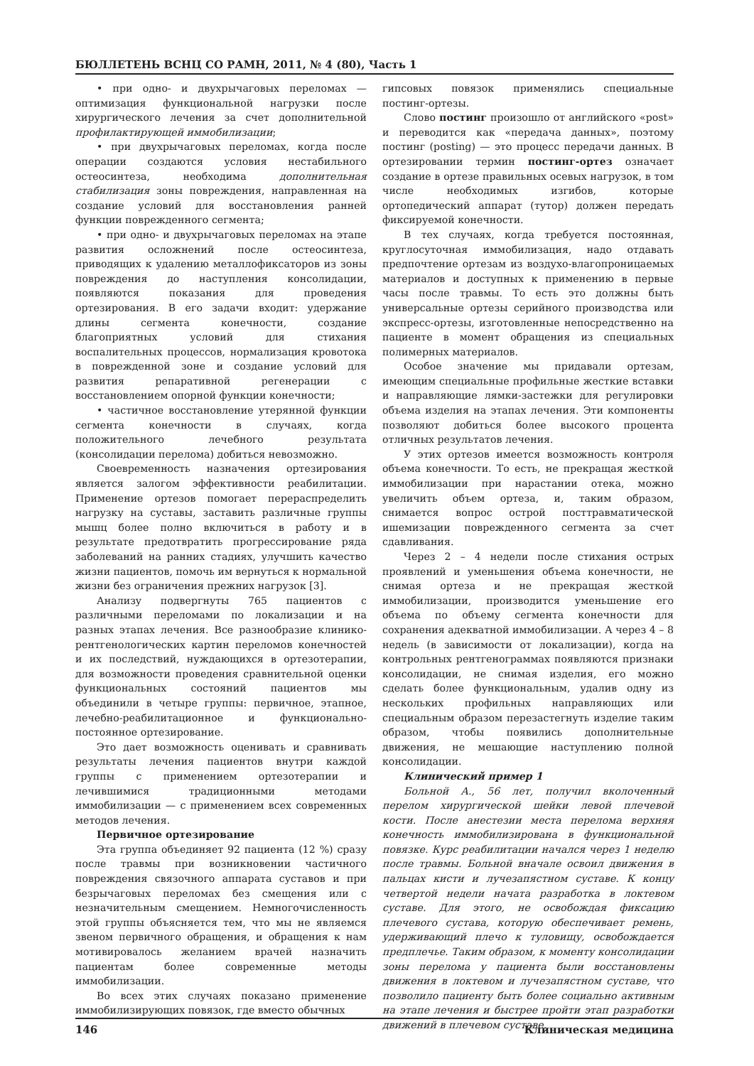БЮЛЛЕТЕНЬ ВСНЦ СО РАМН, 2011, № 4 (80), Часть 1
• при одно- и двухрычаговых переломах — оптимизация функциональной нагрузки после хирургического лечения за счет дополнительной профилактирующей иммобилизации;
• при двухрычаговых переломах, когда после операции создаются условия нестабильного остеосинтеза, необходима дополнительная стабилизация зоны повреждения, направленная на создание условий для восстановления ранней функции поврежденного сегмента;
• при одно- и двухрычаговых переломах на этапе развития осложнений после остеосинтеза, приводящих к удалению металлофиксаторов из зоны повреждения до наступления консолидации, появляются показания для проведения ортезирования. В его задачи входит: удержание длины сегмента конечности, создание благоприятных условий для стихания воспалительных процессов, нормализация кровотока в поврежденной зоне и создание условий для развития репаративной регенерации с восстановлением опорной функции конечности;
• частичное восстановление утерянной функции сегмента конечности в случаях, когда положительного лечебного результата (консолидации перелома) добиться невозможно.
Своевременность назначения ортезирования является залогом эффективности реабилитации. Применение ортезов помогает перераспределить нагрузку на суставы, заставить различные группы мышц более полно включиться в работу и в результате предотвратить прогрессирование ряда заболеваний на ранних стадиях, улучшить качество жизни пациентов, помочь им вернуться к нормальной жизни без ограничения прежних нагрузок [3].
Анализу подвергнуты 765 пациентов с различными переломами по локализации и на разных этапах лечения. Все разнообразие клинико-рентгенологических картин переломов конечностей и их последствий, нуждающихся в ортезотерапии, для возможности проведения сравнительной оценки функциональных состояний пациентов мы объединили в четыре группы: первичное, этапное, лечебно-реабилитационное и функционально-постоянное ортезирование.
Это дает возможность оценивать и сравнивать результаты лечения пациентов внутри каждой группы с применением ортезотерапии и лечившимися традиционными методами иммобилизации — с применением всех современных методов лечения.
Первичное ортезирование
Эта группа объединяет 92 пациента (12 %) сразу после травмы при возникновении частичного повреждения связочного аппарата суставов и при безрычаговых переломах без смещения или с незначительным смещением. Немногочисленность этой группы объясняется тем, что мы не являемся звеном первичного обращения, и обращения к нам мотивировалось желанием врачей назначить пациентам более современные методы иммобилизации.
Во всех этих случаях показано применение иммобилизирующих повязок, где вместо обычных
гипсовых повязок применялись специальные постинг-ортезы.
Слово постинг произошло от английского «post» и переводится как «передача данных», поэтому постинг (posting) — это процесс передачи данных. В ортезировании термин постинг-ортез означает создание в ортезе правильных осевых нагрузок, в том числе необходимых изгибов, которые ортопедический аппарат (тутор) должен передать фиксируемой конечности.
В тех случаях, когда требуется постоянная, круглосуточная иммобилизация, надо отдавать предпочтение ортезам из воздухо-влагопроницаемых материалов и доступных к применению в первые часы после травмы. То есть это должны быть универсальные ортезы серийного производства или экспресс-ортезы, изготовленные непосредственно на пациенте в момент обращения из специальных полимерных материалов.
Особое значение мы придавали ортезам, имеющим специальные профильные жесткие вставки и направляющие лямки-застежки для регулировки объема изделия на этапах лечения. Эти компоненты позволяют добиться более высокого процента отличных результатов лечения.
У этих ортезов имеется возможность контроля объема конечности. То есть, не прекращая жесткой иммобилизации при нарастании отека, можно увеличить объем ортеза, и, таким образом, снимается вопрос острой посттравматической ишемизации поврежденного сегмента за счет сдавливания.
Через 2 – 4 недели после стихания острых проявлений и уменьшения объема конечности, не снимая ортеза и не прекращая жесткой иммобилизации, производится уменьшение его объема по объему сегмента конечности для сохранения адекватной иммобилизации. А через 4 – 8 недель (в зависимости от локализации), когда на контрольных рентгенограммах появляются признаки консолидации, не снимая изделия, его можно сделать более функциональным, удалив одну из нескольких профильных направляющих или специальным образом перезастегнуть изделие таким образом, чтобы появились дополнительные движения, не мешающие наступлению полной консолидации.
Клинический пример 1
Больной А., 56 лет, получил вколоченный перелом хирургической шейки левой плечевой кости. После анестезии места перелома верхняя конечность иммобилизирована в функциональной повязке. Курс реабилитации начался через 1 неделю после травмы. Больной вначале освоил движения в пальцах кисти и лучезапястном суставе. К концу четвертой недели начата разработка в локтевом суставе. Для этого, не освобождая фиксацию плечевого сустава, которую обеспечивает ремень, удерживающий плечо к туловищу, освобождается предплечье. Таким образом, к моменту консолидации зоны перелома у пациента были восстановлены движения в локтевом и лучезапястном суставе, что позволило пациенту быть более социально активным на этапе лечения и быстрее пройти этап разработки движений в плечевом суставе.
146 Клиническая медицина